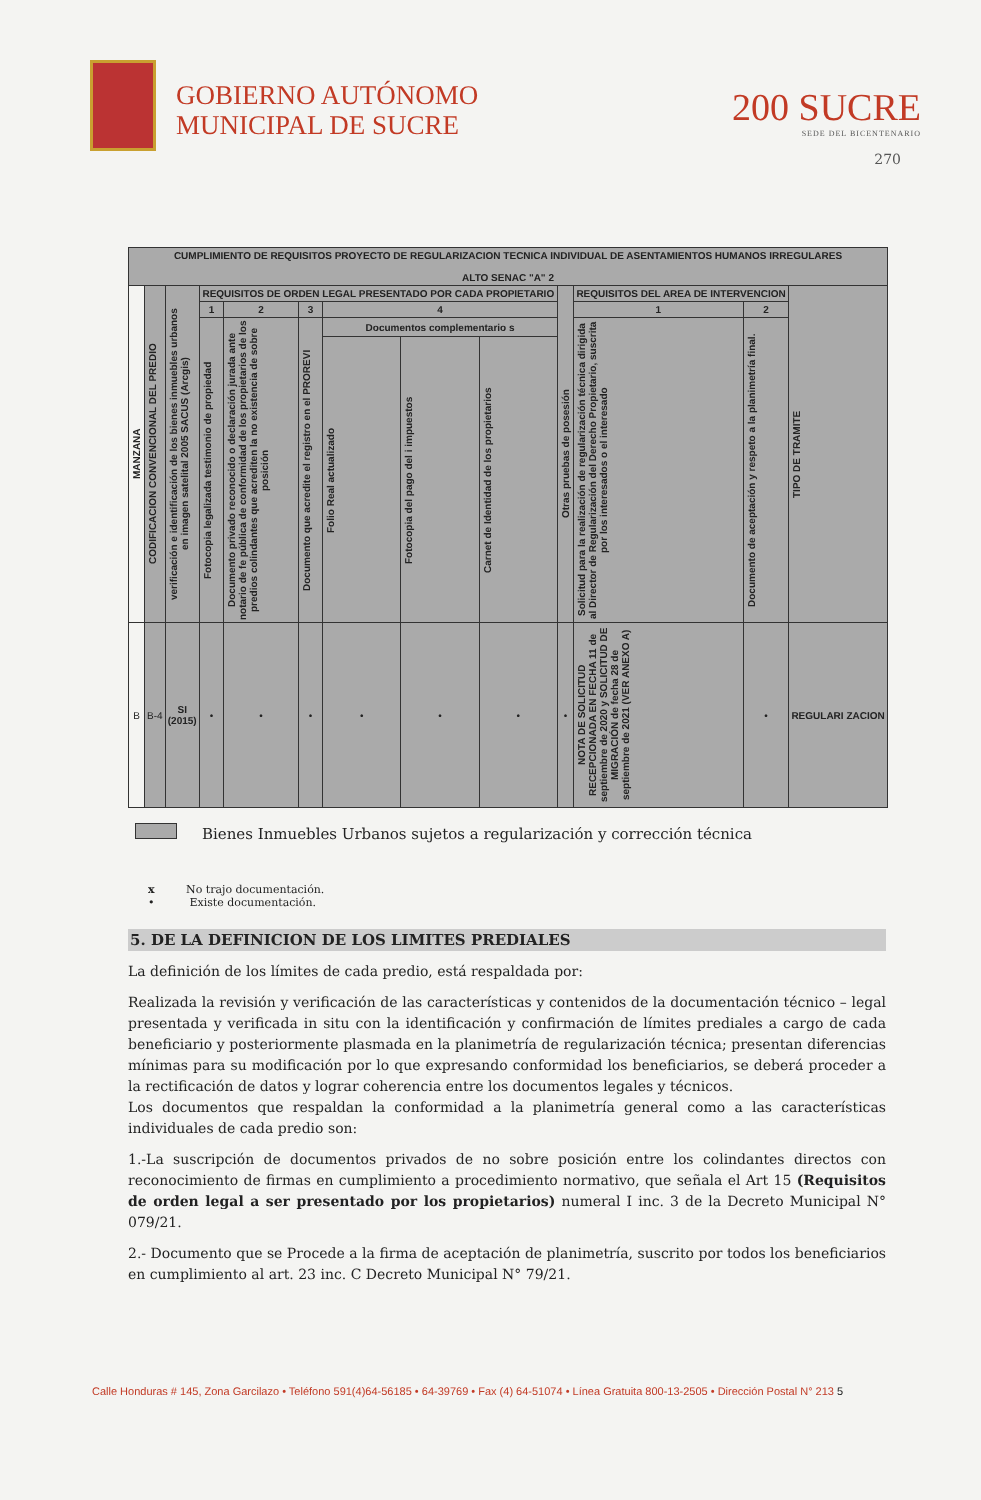GOBIERNO AUTÓNOMO
MUNICIPAL DE SUCRE
200 SUCRE
SEDE DEL BICENTENARIO
270
| CUMPLIMIENTO DE REQUISITOS PROYECTO DE REGULARIZACION TECNICA INDIVIDUAL DE ASENTAMIENTOS HUMANOS IRREGULARES ALTO SENAC "A" 2 | | | | | | | | | | | | |
| --- | --- | --- | --- | --- | --- | --- | --- | --- | --- | --- | --- | --- |
| MANZANA | CODIFICACION CONVENCIONAL DEL PREDIO | verificación e identificación de los bienes inmuebles urbanos en imagen satelital 2005 SACUS (Arcgis) | REQUISITOS DE ORDEN LEGAL PRESENTADO POR CADA PROPIETARIO | | | | | | Otras pruebas de posesión | REQUISITOS DEL AREA DE INTERVENCION | | TIPO DE TRAMITE |
| | | | 1 | 2 | 3 | 4 | | | | 1 | 2 | |
| | | | Fotocopia legalizada testimonio de propiedad | Documento privado reconocido o declaración jurada ante notario de fe pública de conformidad de los propietarios de los predios colindantes que acrediten la no existencia de sobre posición | Documento que acredite el registro en el PROREVI | Documentos complementario s | | | | Solicitud para la realización de regularización técnica dirigida al Director de Regularización del Derecho Propietario, suscrita por los interesados o el interesado | Documento de aceptación y respeto a la planimetría final. | |
| | | | | | | Folio Real actualizado | Fotocopia del pago del i impuestos | Carnet de Identidad de los propietarios | | | | |
| B | B-4 | SI (2015) | • | • | • | • | • | • | • | NOTA DE SOLICITUD RECEPCIONADA EN FECHA 11 de septiembre de 2020 y SOLICITUD DE MIGRACIÓN de fecha 28 de septiembre de 2021 (VER ANEXO A) | • | REGULARI ZACION |
Bienes Inmuebles Urbanos sujetos a regularización y corrección técnica
x No trajo documentación.
• Existe documentación.
5. DE LA DEFINICION DE LOS LIMITES PREDIALES
La definición de los límites de cada predio, está respaldada por:
Realizada la revisión y verificación de las características y contenidos de la documentación técnico – legal presentada y verificada in situ con la identificación y confirmación de límites prediales a cargo de cada beneficiario y posteriormente plasmada en la planimetría de regularización técnica; presentan diferencias mínimas para su modificación por lo que expresando conformidad los beneficiarios, se deberá proceder a la rectificación de datos y lograr coherencia entre los documentos legales y técnicos.
Los documentos que respaldan la conformidad a la planimetría general como a las características individuales de cada predio son:
1.-La suscripción de documentos privados de no sobre posición entre los colindantes directos con reconocimiento de firmas en cumplimiento a procedimiento normativo, que señala el Art 15 (Requisitos de orden legal a ser presentado por los propietarios) numeral I inc. 3 de la Decreto Municipal N° 079/21.
2.- Documento que se Procede a la firma de aceptación de planimetría, suscrito por todos los beneficiarios en cumplimiento al art. 23 inc. C Decreto Municipal N° 79/21.
Calle Honduras # 145, Zona Garcilazo • Teléfono 591(4)64-56185 • 64-39769 • Fax (4) 64-51074 • Línea Gratuita 800-13-2505 • Dirección Postal N° 213 5